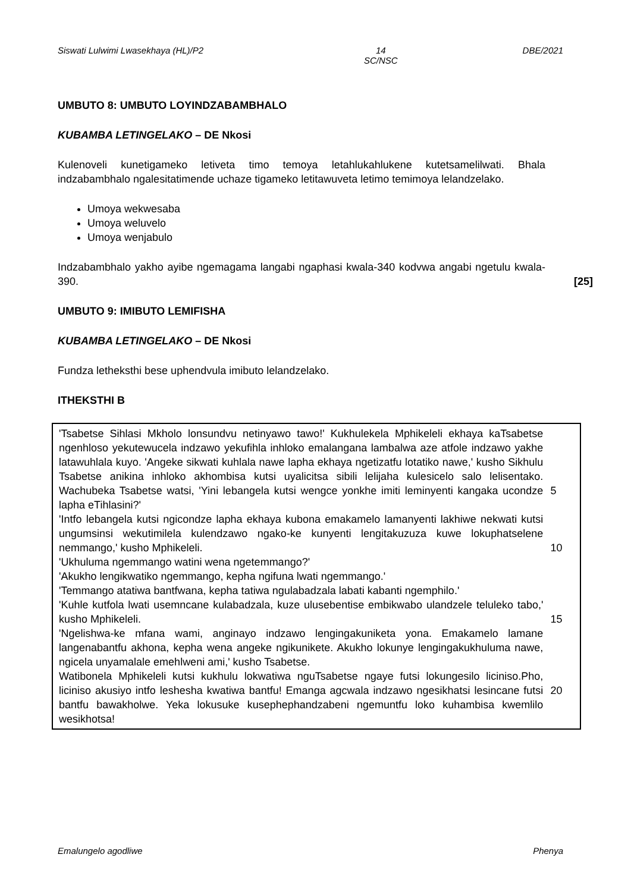Siswati Lulwimi Lwasekhaya (HL)/P2 14
SC/NSC DBE/2021
UMBUTO 8: UMBUTO LOYINDZABAMBHALO
KUBAMBA LETINGELAKO – DE Nkosi
Kulenoveli kunetigameko letiveta timo temoya letahlukahlukene kutetsamelilwati. Bhala indzabambhalo ngalesitatimende uchaze tigameko letitawuveta letimo temimoya lelandzelako.
Umoya wekwesaba
Umoya weluvelo
Umoya wenjabulo
Indzabambhalo yakho ayibe ngemagama langabi ngaphasi kwala-340 kodvwa angabi ngetulu kwala-390.
[25]
UMBUTO 9: IMIBUTO LEMIFISHA
KUBAMBA LETINGELAKO – DE Nkosi
Fundza letheksthi bese uphendvula imibuto lelandzelako.
ITHEKSTHI B
'Tsabetse Sihlasi Mkholo lonsundvu netinyawo tawo!' Kukhulekela Mphikeleli ekhaya kaTsabetse ngenhloso yekutewucela indzawo yekufihla inhloko emalangana lambalwa aze atfole indzawo yakhe latawuhlala kuyo. 'Angeke sikwati kuhlala nawe lapha ekhaya ngetizatfu lotatiko nawe,' kusho Sikhulu Tsabetse anikina inhloko akhombisa kutsi uyalicitsa sibili lelijaha kulesicelo salo lelisentako. Wachubeka Tsabetse watsi, 'Yini lebangela kutsi wengce yonkhe imiti leminyenti kangaka ucondze lapha eTihlasini?'
5
'Intfo lebangela kutsi ngicondze lapha ekhaya kubona emakamelo lamanyenti lakhiwe nekwati kutsi ungumsinsi wekutimilela kulendzawo ngako-ke kunyenti lengitakuzuza kuwe lokuphatselene nemmango,' kusho Mphikeleli.
'Ukhuluma ngemmango watini wena ngetemmango?'
'Akukho lengikwatiko ngemmango, kepha ngifuna lwati ngemmango.'
'Temmango atatiwa bantfwana, kepha tatiwa ngulabadzala labati kabanti ngemphilo.'
'Kuhle kutfola lwati usemncane kulabadzala, kuze ulusebentise embikwabo ulandzele teluleko tabo,' kusho Mphikeleli.
'Ngelishwa-ke mfana wami, anginayo indzawo lengingakuniketa yona. Emakamelo lamane langenabantfu akhona, kepha wena angeke ngikunikete. Akukho lokunye lengingakukhuluma nawe, ngicela unyamalale emehlweni ami,' kusho Tsabetse.
Watibonela Mphikeleli kutsi kukhulu lokwatiwa nguTsabetse ngaye futsi lokungesilo liciniso.Pho, liciniso akusiyo intfo leshesha kwatiwa bantfu! Emanga agcwala indzawo ngesikhatsi lesincane futsi bantfu bawakholwe. Yeka lokusuke kusephephandzabeni ngemuntfu loko kuhambisa kwemlilo wesikhotsa!
10
15
20
Emalungelo agodliwe Phenya